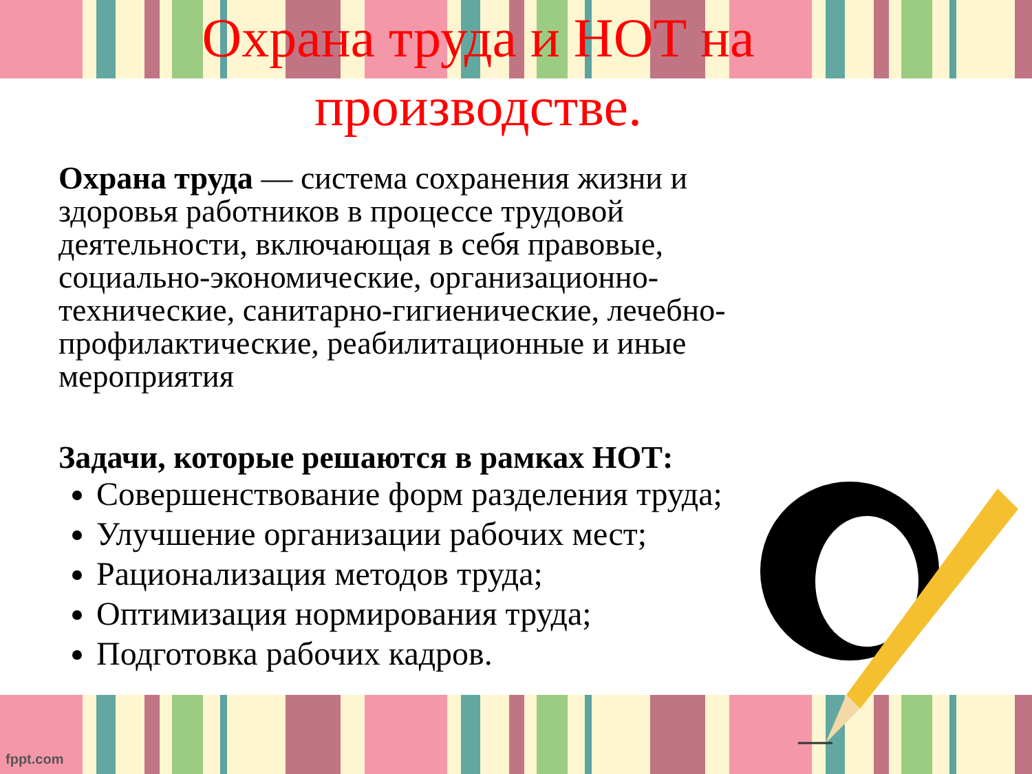Охрана труда и НОТ на производстве.
Охрана труда — система сохранения жизни и здоровья работников в процессе трудовой деятельности, включающая в себя правовые, социально-экономические, организационно-технические, санитарно-гигиенические, лечебно-профилактические, реабилитационные и иные мероприятия
Задачи, которые решаются в рамках НОТ:
Совершенствование форм разделения труда;
Улучшение организации рабочих мест;
Рационализация методов труда;
Оптимизация нормирования труда;
Подготовка рабочих кадров.
fppt.com